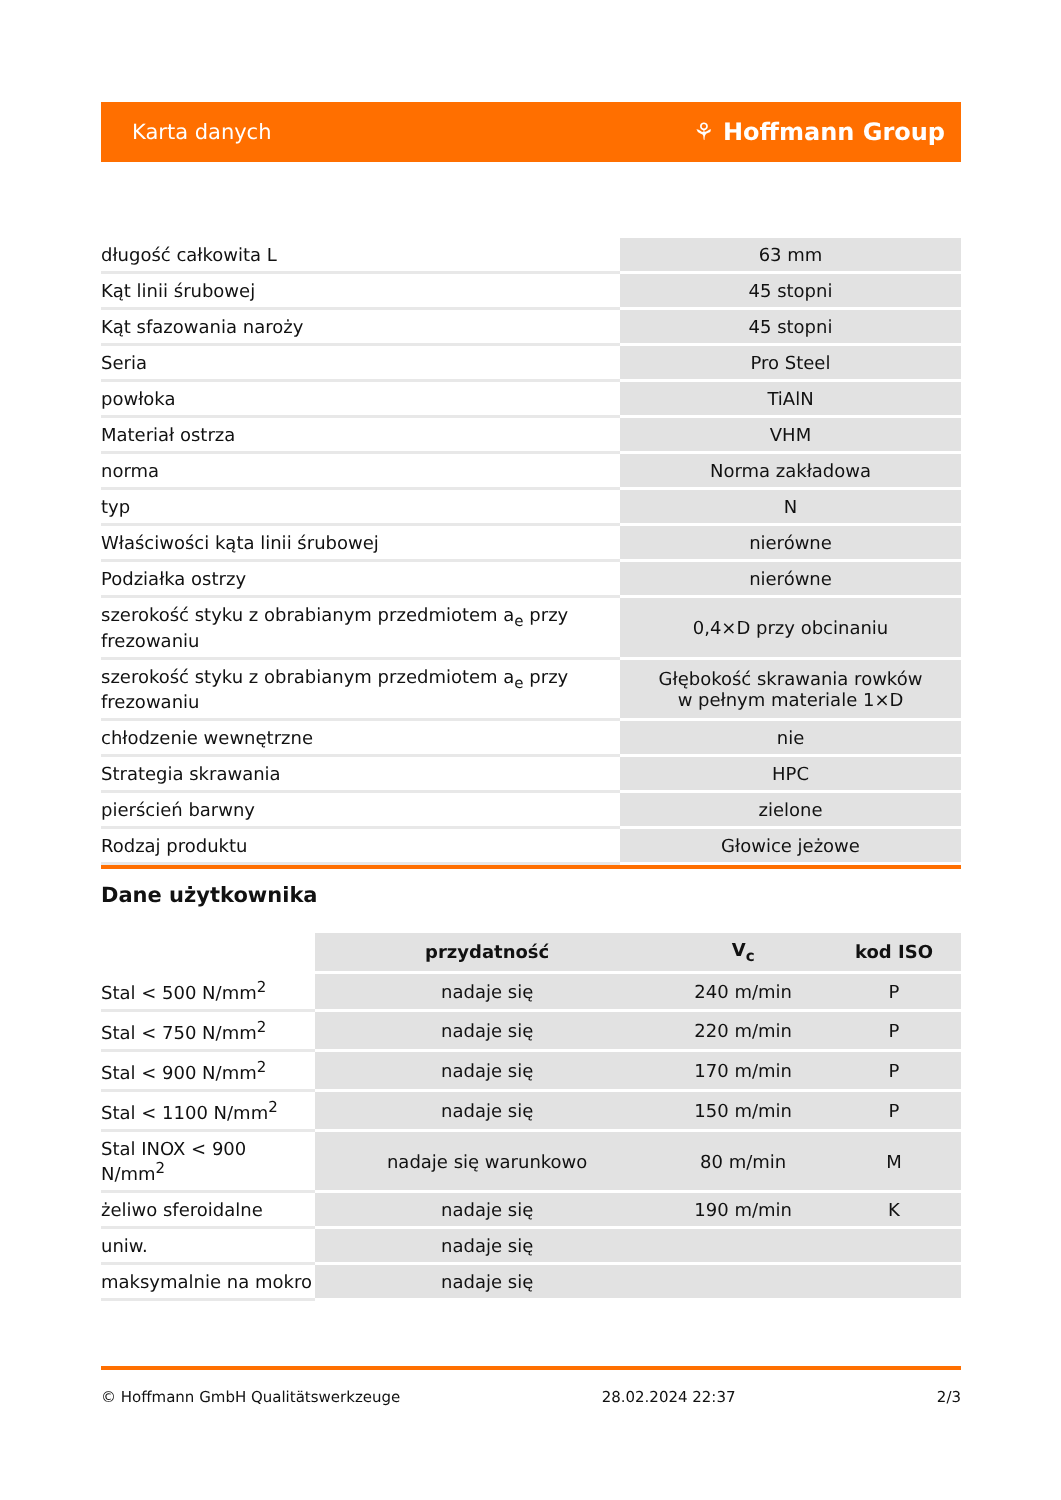Karta danych ⚘ Hoffmann Group
| długość całkowita L | 63 mm |
| Kąt linii śrubowej | 45 stopni |
| Kąt sfazowania naroży | 45 stopni |
| Seria | Pro Steel |
| powłoka | TiAlN |
| Materiał ostrza | VHM |
| norma | Norma zakładowa |
| typ | N |
| Właściwości kąta linii śrubowej | nierówne |
| Podziałka ostrzy | nierówne |
| szerokość styku z obrabianym przedmiotem a<sub>e</sub> przy frezowaniu | 0,4×D przy obcinaniu |
| szerokość styku z obrabianym przedmiotem a<sub>e</sub> przy frezowaniu | Głębokość skrawania rowków w pełnym materiale 1×D |
| chłodzenie wewnętrzne | nie |
| Strategia skrawania | HPC |
| pierścień barwny | zielone |
| Rodzaj produktu | Głowice jeżowe |
Dane użytkownika
| | przydatność | V<sub>c</sub> | kod ISO |
| Stal < 500 N/mm<sup>2</sup> | nadaje się | 240 m/min | P |
| Stal < 750 N/mm<sup>2</sup> | nadaje się | 220 m/min | P |
| Stal < 900 N/mm<sup>2</sup> | nadaje się | 170 m/min | P |
| Stal < 1100 N/mm<sup>2</sup> | nadaje się | 150 m/min | P |
| Stal INOX < 900 N/mm<sup>2</sup> | nadaje się warunkowo | 80 m/min | M |
| żeliwo sferoidalne | nadaje się | 190 m/min | K |
| uniw. | nadaje się | | |
| maksymalnie na mokro | nadaje się | | |
© Hoffmann GmbH Qualitätswerkzeuge 28.02.2024 22:37 2/3